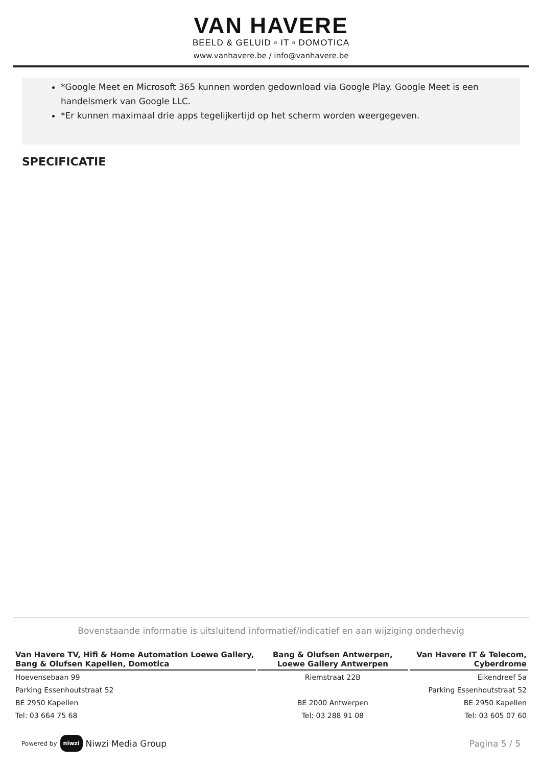VAN HAVERE
BEELD & GELUID ▫ IT ▫ DOMOTICA
www.vanhavere.be / info@vanhavere.be
*Google Meet en Microsoft 365 kunnen worden gedownload via Google Play. Google Meet is een handelsmerk van Google LLC.
*Er kunnen maximaal drie apps tegelijkertijd op het scherm worden weergegeven.
SPECIFICATIE
Bovenstaande informatie is uitsluitend informatief/indicatief en aan wijziging onderhevig
| Van Havere TV, Hifi & Home Automation Loewe Gallery, Bang & Olufsen Kapellen, Domotica | Bang & Olufsen Antwerpen, Loewe Gallery Antwerpen | Van Havere IT & Telecom, Cyberdrome |
| --- | --- | --- |
| Hoevensebaan 99 | Riemstraat 22B | Eikendreef 5a |
| Parking Essenhoutstraat 52 | | Parking Essenhoutstraat 52 |
| BE 2950 Kapellen | BE 2000 Antwerpen | BE 2950 Kapellen |
| Tel: 03 664 75 68 | Tel: 03 288 91 08 | Tel: 03 605 07 60 |
Powered by niwzi Niwzi Media Group
Pagina 5 / 5